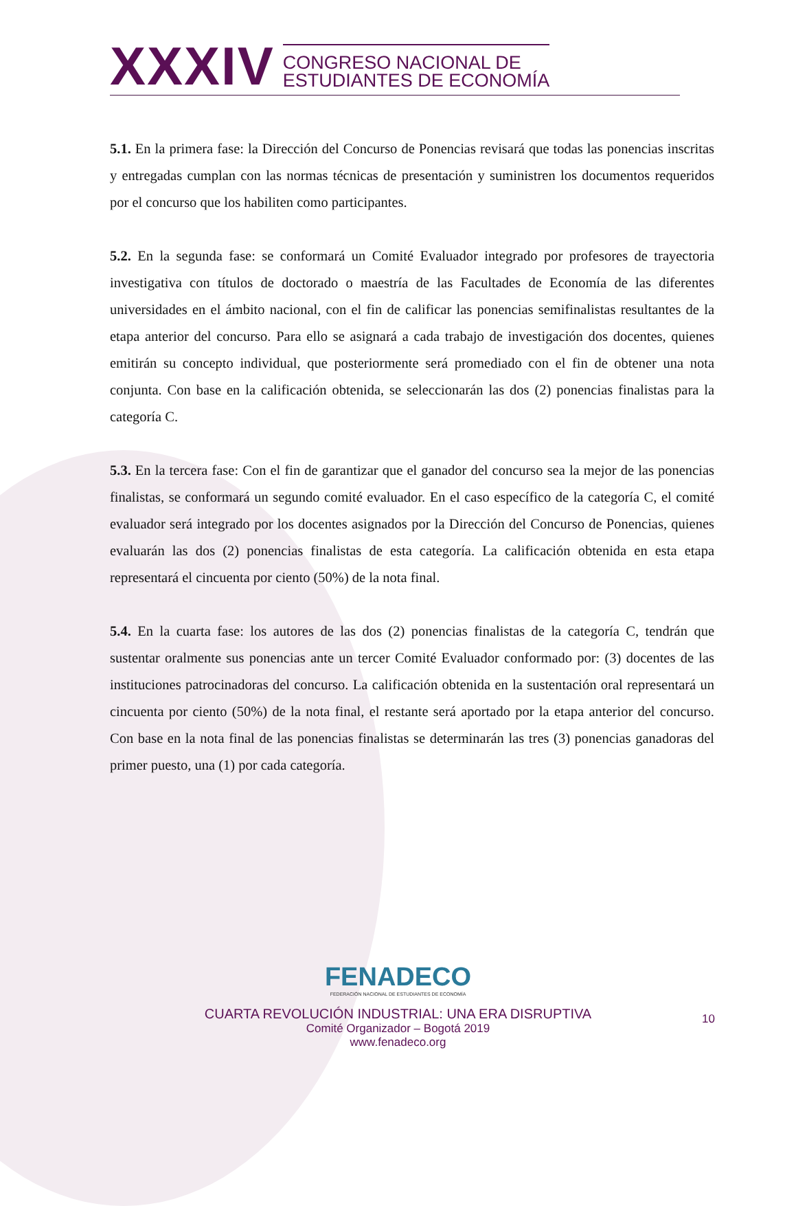XXXIV CONGRESO NACIONAL DE
ESTUDIANTES DE ECONOMÍA
5.1. En la primera fase: la Dirección del Concurso de Ponencias revisará que todas las ponencias inscritas y entregadas cumplan con las normas técnicas de presentación y suministren los documentos requeridos por el concurso que los habiliten como participantes.
5.2. En la segunda fase: se conformará un Comité Evaluador integrado por profesores de trayectoria investigativa con títulos de doctorado o maestría de las Facultades de Economía de las diferentes universidades en el ámbito nacional, con el fin de calificar las ponencias semifinalistas resultantes de la etapa anterior del concurso. Para ello se asignará a cada trabajo de investigación dos docentes, quienes emitirán su concepto individual, que posteriormente será promediado con el fin de obtener una nota conjunta. Con base en la calificación obtenida, se seleccionarán las dos (2) ponencias finalistas para la categoría C.
5.3. En la tercera fase: Con el fin de garantizar que el ganador del concurso sea la mejor de las ponencias finalistas, se conformará un segundo comité evaluador. En el caso específico de la categoría C, el comité evaluador será integrado por los docentes asignados por la Dirección del Concurso de Ponencias, quienes evaluarán las dos (2) ponencias finalistas de esta categoría. La calificación obtenida en esta etapa representará el cincuenta por ciento (50%) de la nota final.
5.4. En la cuarta fase: los autores de las dos (2) ponencias finalistas de la categoría C, tendrán que sustentar oralmente sus ponencias ante un tercer Comité Evaluador conformado por: (3) docentes de las instituciones patrocinadoras del concurso. La calificación obtenida en la sustentación oral representará un cincuenta por ciento (50%) de la nota final, el restante será aportado por la etapa anterior del concurso. Con base en la nota final de las ponencias finalistas se determinarán las tres (3) ponencias ganadoras del primer puesto, una (1) por cada categoría.
FENADECO
FEDERACIÓN NACIONAL DE ESTUDIANTES DE ECONOMÍA
CUARTA REVOLUCIÓN INDUSTRIAL: UNA ERA DISRUPTIVA
Comité Organizador – Bogotá 2019
www.fenadeco.org
10